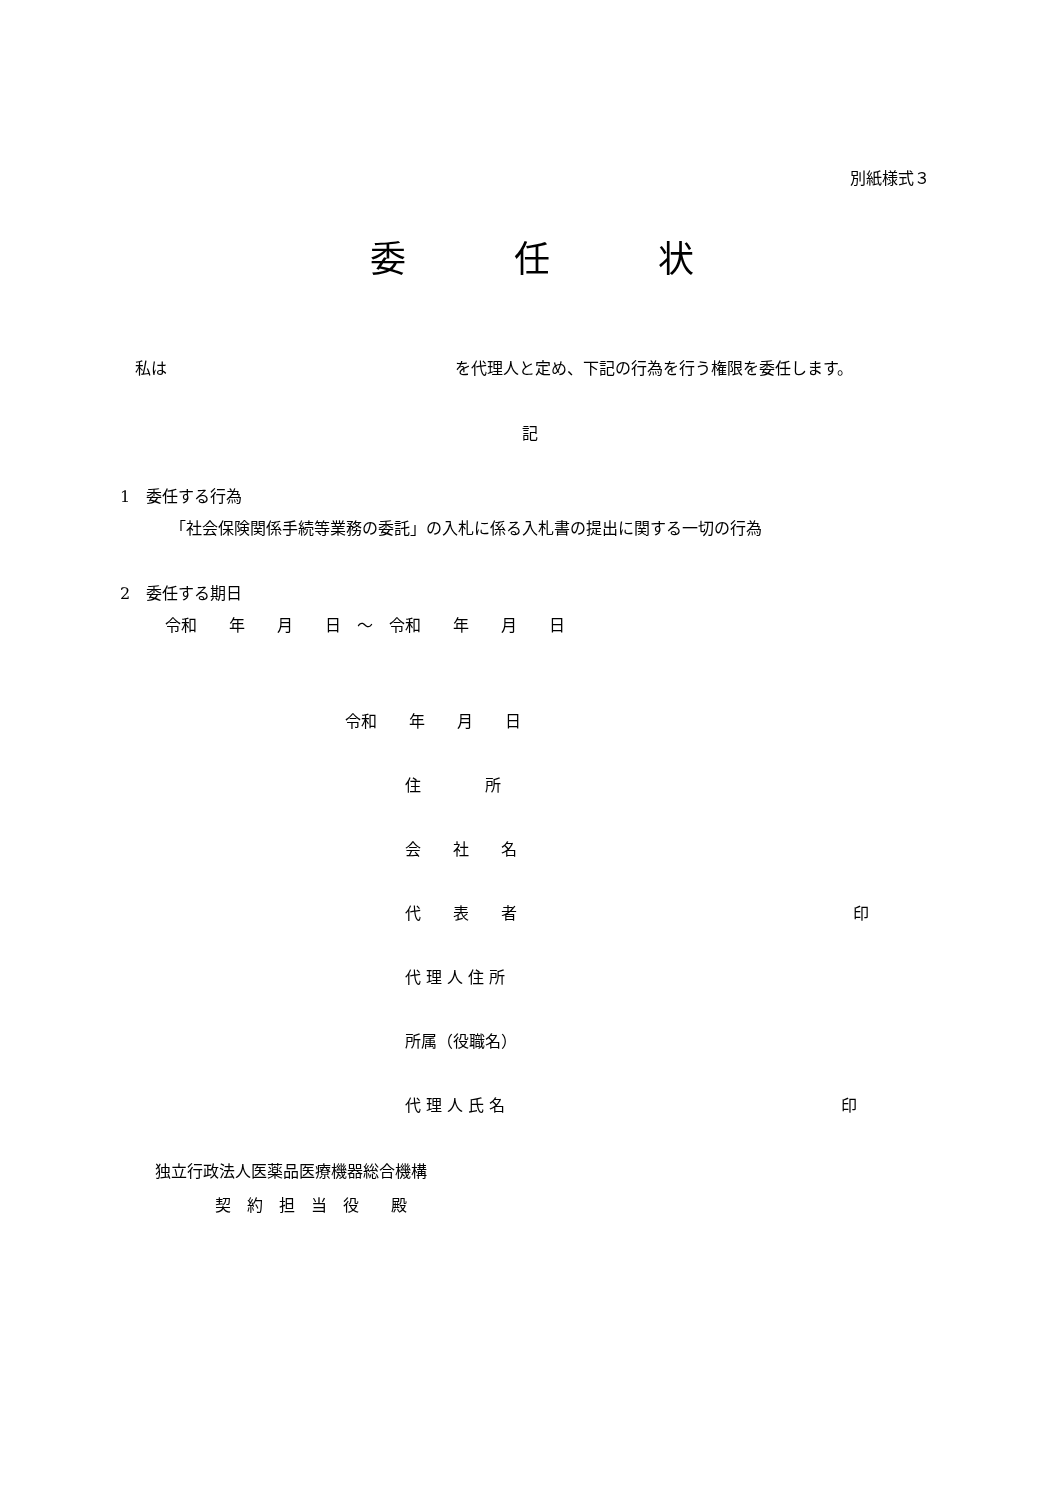別紙様式３
委　　　任　　　状
私は　　　　　　　　　　　　　　　　　　を代理人と定め、下記の行為を行う権限を委任します。
記
1　委任する行為
「社会保険関係手続等業務の委託」の入札に係る入札書の提出に関する一切の行為
2　委任する期日
令和　　年　　月　　日　～　令和　　年　　月　　日
令和　　年　　月　　日
住　　　　所
会　　社　　名
代　　表　　者　　　　　　　　　　　　　　　　　　　　　印
代 理 人 住 所
所属（役職名）
代 理 人 氏 名　　　　　　　　　　　　　　　　　　　　　印
独立行政法人医薬品医療機器総合機構
契　約　担　当　役　　殿